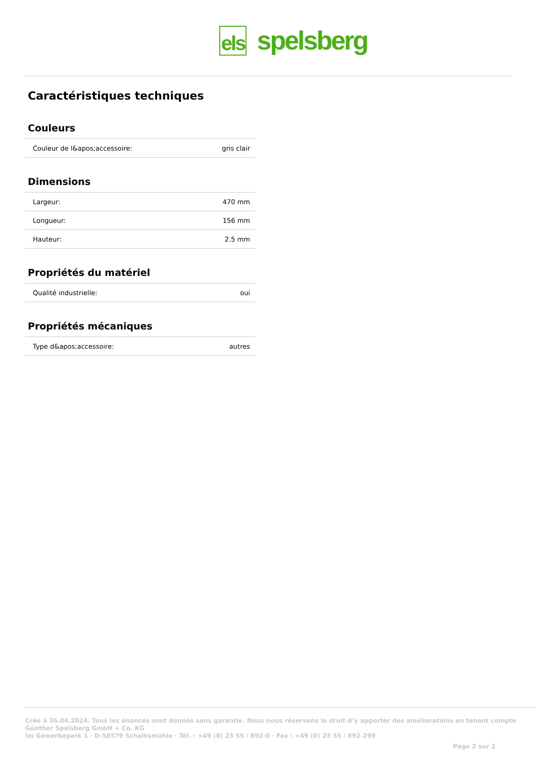els spelsberg
Caractéristiques techniques
Couleurs
| Couleur de l&apos;accessoire: | gris clair |
Dimensions
| Largeur: | 470 mm |
| Longueur: | 156 mm |
| Hauteur: | 2.5 mm |
Propriétés du matériel
| Qualité industrielle: | oui |
Propriétés mécaniques
| Type d&apos;accessoire: | autres |
Créé à 26.04.2024. Tous les énoncés sont donnés sans garantie. Nous nous réservons le droit d’y apporter des améliorations en tenant compte
Günther Spelsberg GmbH + Co. KG
Im Gewerbepark 1 · D-58579 Schalksmühle · Tél. : +49 (0) 23 55 / 892-0 · Fax : +49 (0) 23 55 / 892-299
Page 2 sur 2